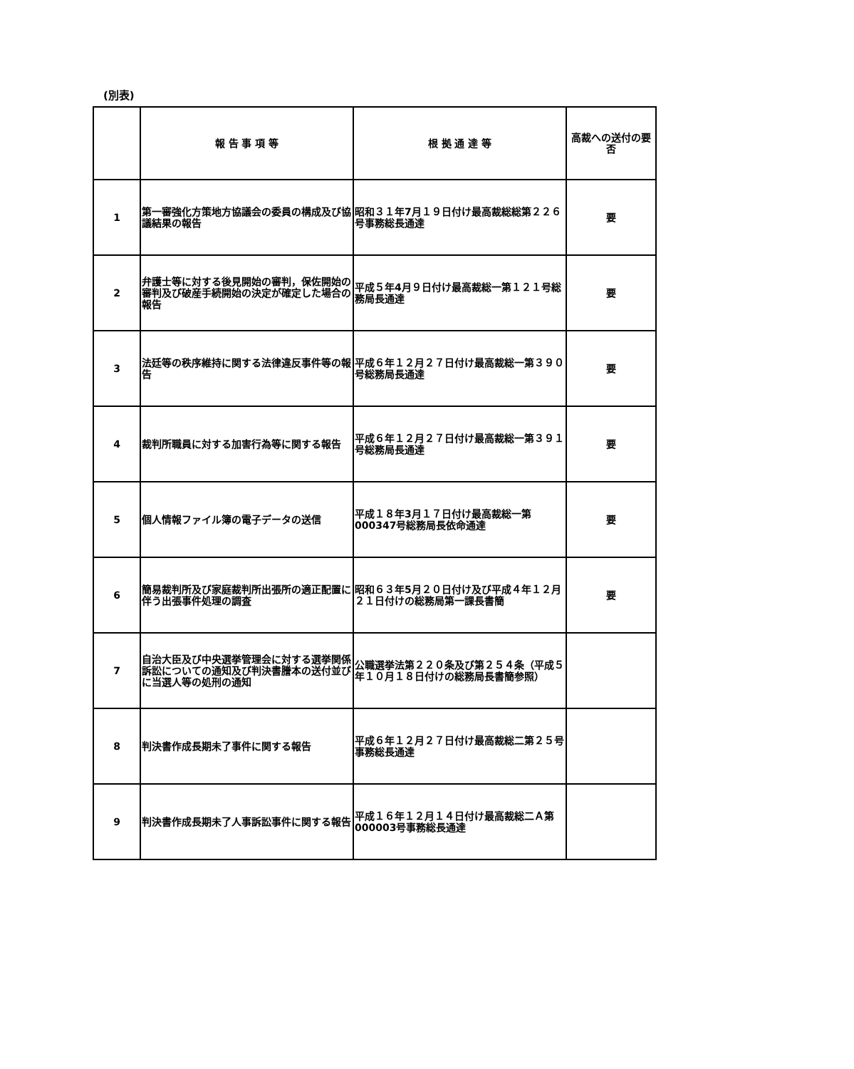(別表)
| | 報 告 事 項 等 | 根 拠 通 達 等 | 高裁への送付の要否 |
| --- | --- | --- | --- |
| 1 | 第一審強化方策地方協議会の委員の構成及び協議結果の報告 | 昭和３１年7月１９日付け最高裁総総第２２６号事務総長通達 | 要 |
| 2 | 弁護士等に対する後見開始の審判，保佐開始の審判及び破産手続開始の決定が確定した場合の報告 | 平成５年4月９日付け最高裁総一第１２１号総務局長通達 | 要 |
| 3 | 法廷等の秩序維持に関する法律違反事件等の報告 | 平成６年１２月２７日付け最高裁総一第３９０号総務局長通達 | 要 |
| 4 | 裁判所職員に対する加害行為等に関する報告 | 平成６年１２月２７日付け最高裁総一第３９１号総務局長通達 | 要 |
| 5 | 個人情報ファイル簿の電子データの送信 | 平成１８年3月１７日付け最高裁総一第000347号総務局長依命通達 | 要 |
| 6 | 簡易裁判所及び家庭裁判所出張所の適正配置に伴う出張事件処理の調査 | 昭和６３年5月２０日付け及び平成４年１２月２１日付けの総務局第一課長書簡 | 要 |
| 7 | 自治大臣及び中央選挙管理会に対する選挙関係訴訟についての通知及び判決書謄本の送付並びに当選人等の処刑の通知 | 公職選挙法第２２０条及び第２５４条（平成５年１０月１８日付けの総務局長書簡参照） | |
| 8 | 判決書作成長期未了事件に関する報告 | 平成６年１２月２７日付け最高裁総二第２５号事務総長通達 | |
| 9 | 判決書作成長期未了人事訴訟事件に関する報告 | 平成１６年１２月１４日付け最高裁総二Ａ第000003号事務総長通達 | |